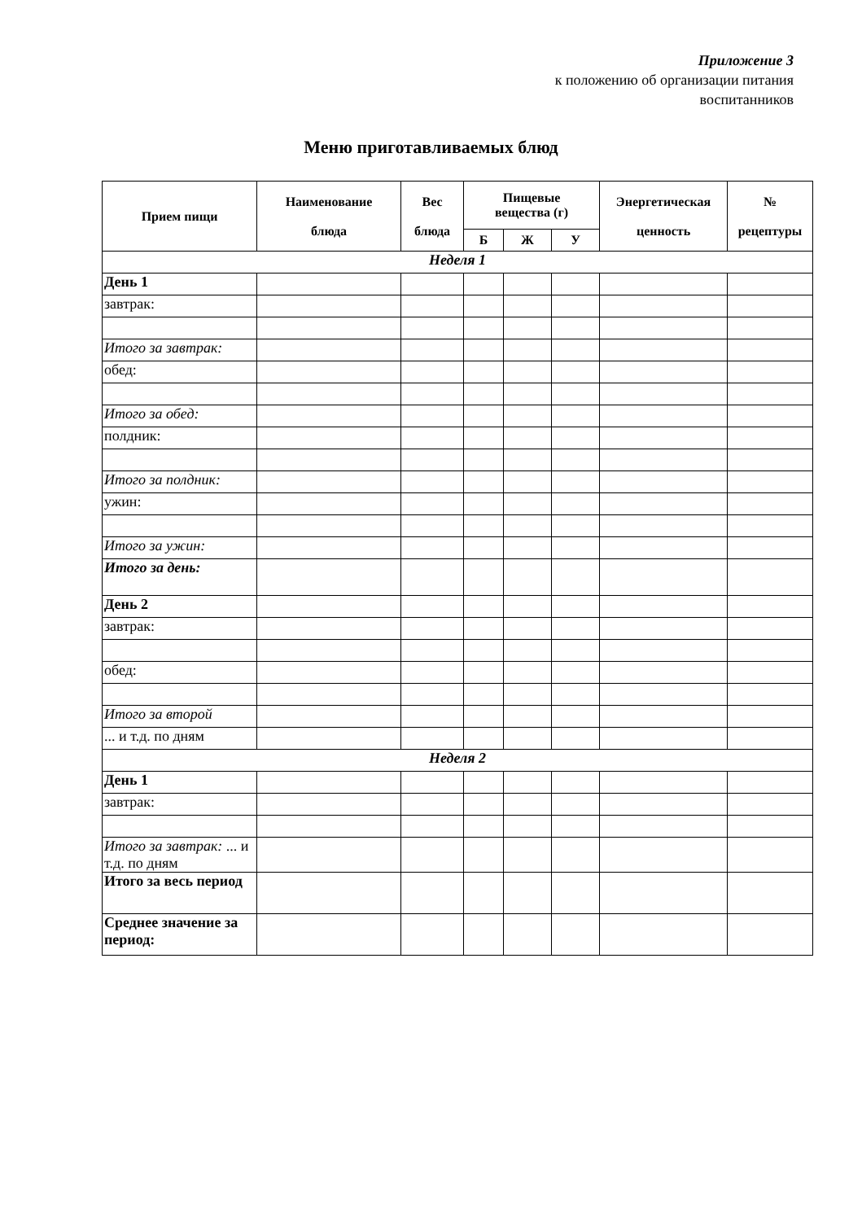Приложение 3
к положению об организации питания
воспитанников
Меню приготавливаемых блюд
| Прием пищи | Наименование блюда | Вес блюда | Пищевые вещества (г) | | | Энергетическая ценность | № рецептуры |
| --- | --- | --- | --- | --- | --- | --- | --- |
| | | | Б | Ж | У | | |
| Неделя 1 | | | | | | | |
| День 1 | | | | | | | |
| завтрак: | | | | | | | |
| Итого за завтрак: | | | | | | | |
| обед: | | | | | | | |
| Итого за обед: | | | | | | | |
| полдник: | | | | | | | |
| Итого за полдник: | | | | | | | |
| ужин: | | | | | | | |
| Итого за ужин: | | | | | | | |
| Итого за день: | | | | | | | |
| День 2 | | | | | | | |
| завтрак: | | | | | | | |
| обед: | | | | | | | |
| Итого за второй | | | | | | | |
| ... и т.д. по дням | | | | | | | |
| Неделя 2 | | | | | | | |
| День 1 | | | | | | | |
| завтрак: | | | | | | | |
| Итого за завтрак: ... и т.д. по дням | | | | | | | |
| Итого за весь период | | | | | | | |
| Среднее значение за период: | | | | | | | |